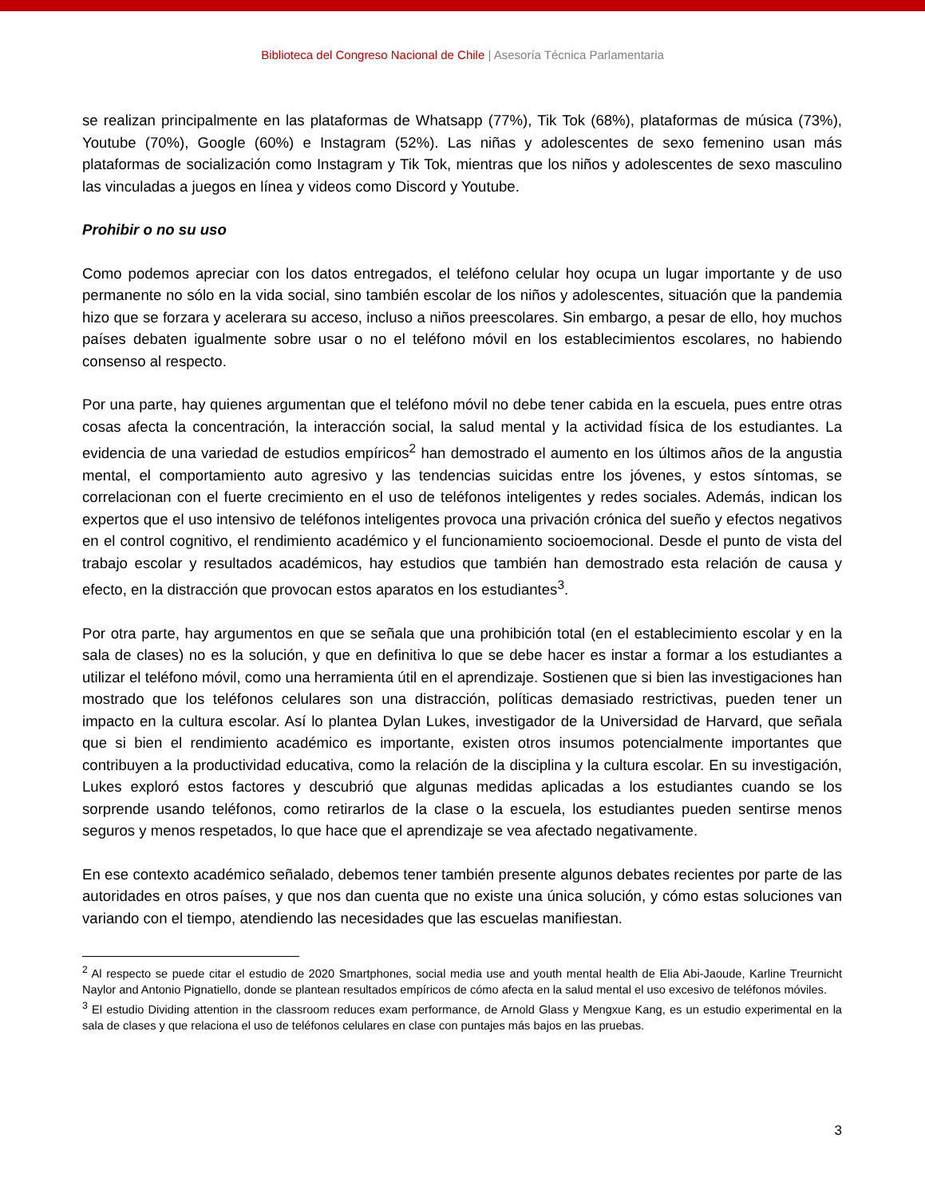Biblioteca del Congreso Nacional de Chile | Asesoría Técnica Parlamentaria
se realizan principalmente en las plataformas de Whatsapp (77%), Tik Tok (68%), plataformas de música (73%), Youtube (70%), Google (60%) e Instagram (52%). Las niñas y adolescentes de sexo femenino usan más plataformas de socialización como Instagram y Tik Tok, mientras que los niños y adolescentes de sexo masculino las vinculadas a juegos en línea y videos como Discord y Youtube.
Prohibir o no su uso
Como podemos apreciar con los datos entregados, el teléfono celular hoy ocupa un lugar importante y de uso permanente no sólo en la vida social, sino también escolar de los niños y adolescentes, situación que la pandemia hizo que se forzara y acelerara su acceso, incluso a niños preescolares. Sin embargo, a pesar de ello, hoy muchos países debaten igualmente sobre usar o no el teléfono móvil en los establecimientos escolares, no habiendo consenso al respecto.
Por una parte, hay quienes argumentan que el teléfono móvil no debe tener cabida en la escuela, pues entre otras cosas afecta la concentración, la interacción social, la salud mental y la actividad física de los estudiantes. La evidencia de una variedad de estudios empíricos<sup>2</sup> han demostrado el aumento en los últimos años de la angustia mental, el comportamiento auto agresivo y las tendencias suicidas entre los jóvenes, y estos síntomas, se correlacionan con el fuerte crecimiento en el uso de teléfonos inteligentes y redes sociales. Además, indican los expertos que el uso intensivo de teléfonos inteligentes provoca una privación crónica del sueño y efectos negativos en el control cognitivo, el rendimiento académico y el funcionamiento socioemocional. Desde el punto de vista del trabajo escolar y resultados académicos, hay estudios que también han demostrado esta relación de causa y efecto, en la distracción que provocan estos aparatos en los estudiantes<sup>3</sup>.
Por otra parte, hay argumentos en que se señala que una prohibición total (en el establecimiento escolar y en la sala de clases) no es la solución, y que en definitiva lo que se debe hacer es instar a formar a los estudiantes a utilizar el teléfono móvil, como una herramienta útil en el aprendizaje. Sostienen que si bien las investigaciones han mostrado que los teléfonos celulares son una distracción, políticas demasiado restrictivas, pueden tener un impacto en la cultura escolar. Así lo plantea Dylan Lukes, investigador de la Universidad de Harvard, que señala que si bien el rendimiento académico es importante, existen otros insumos potencialmente importantes que contribuyen a la productividad educativa, como la relación de la disciplina y la cultura escolar. En su investigación, Lukes exploró estos factores y descubrió que algunas medidas aplicadas a los estudiantes cuando se los sorprende usando teléfonos, como retirarlos de la clase o la escuela, los estudiantes pueden sentirse menos seguros y menos respetados, lo que hace que el aprendizaje se vea afectado negativamente.
En ese contexto académico señalado, debemos tener también presente algunos debates recientes por parte de las autoridades en otros países, y que nos dan cuenta que no existe una única solución, y cómo estas soluciones van variando con el tiempo, atendiendo las necesidades que las escuelas manifiestan.
<sup>2</sup> Al respecto se puede citar el estudio de 2020 Smartphones, social media use and youth mental health de Elia Abi-Jaoude, Karline Treurnicht Naylor and Antonio Pignatiello, donde se plantean resultados empíricos de cómo afecta en la salud mental el uso excesivo de teléfonos móviles.
<sup>3</sup> El estudio Dividing attention in the classroom reduces exam performance, de Arnold Glass y Mengxue Kang, es un estudio experimental en la sala de clases y que relaciona el uso de teléfonos celulares en clase con puntajes más bajos en las pruebas.
3